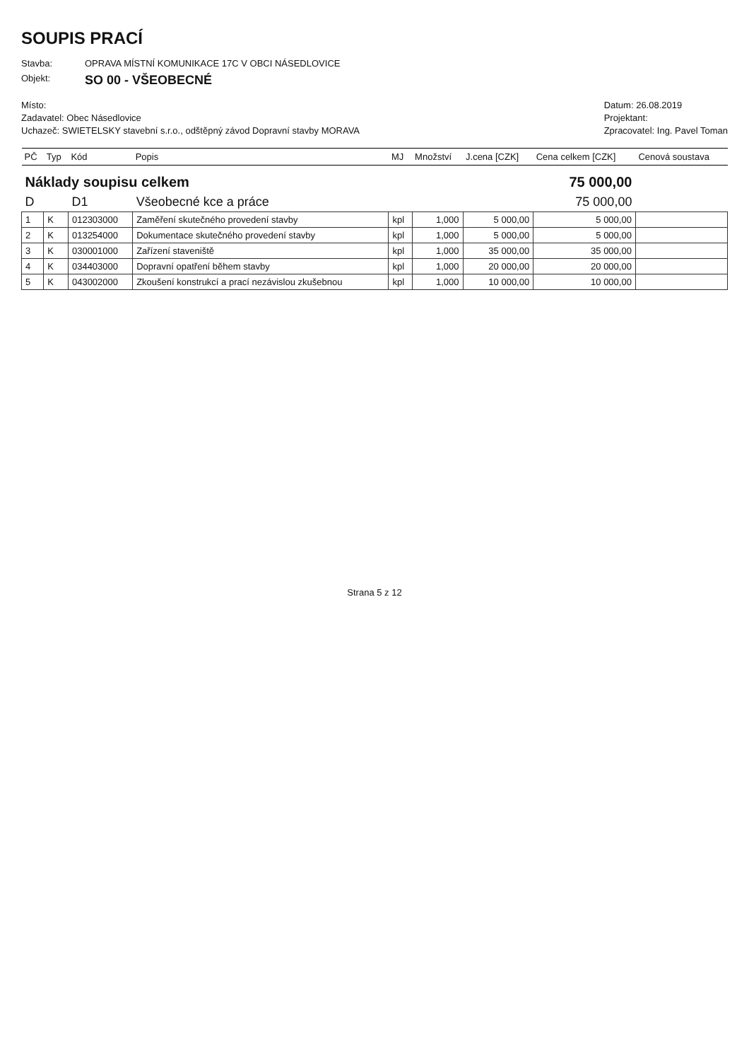SOUPIS PRACÍ
Stavba: OPRAVA MÍSTNÍ KOMUNIKACE 17C V OBCI NÁSEDLOVICE
Objekt: SO 00 - VŠEOBECNÉ
Místo:
Zadavatel: Obec Násedlovice
Uchazeč: SWIETELSKY stavební s.r.o., odštěpný závod Dopravní stavby MORAVA
Datum: 26.08.2019
Projektant:
Zpracovatel: Ing. Pavel Toman
| PČ | Typ | Kód | Popis | MJ | Množství | J.cena [CZK] | Cena celkem [CZK] | Cenová soustava |
| --- | --- | --- | --- | --- | --- | --- | --- | --- |
| Náklady soupisu celkem | | | | | | | 75 000,00 | |
| D | | D1 | Všeobecné kce a práce | | | | 75 000,00 | |
| 1 | K | 012303000 | Zaměření skutečného provedení stavby | kpl | 1,000 | 5 000,00 | 5 000,00 | |
| 2 | K | 013254000 | Dokumentace skutečného provedení stavby | kpl | 1,000 | 5 000,00 | 5 000,00 | |
| 3 | K | 030001000 | Zařízení staveniště | kpl | 1,000 | 35 000,00 | 35 000,00 | |
| 4 | K | 034403000 | Dopravní opatření během stavby | kpl | 1,000 | 20 000,00 | 20 000,00 | |
| 5 | K | 043002000 | Zkoušení konstrukcí a prací nezávislou zkušebnou | kpl | 1,000 | 10 000,00 | 10 000,00 | |
Strana 5 z 12